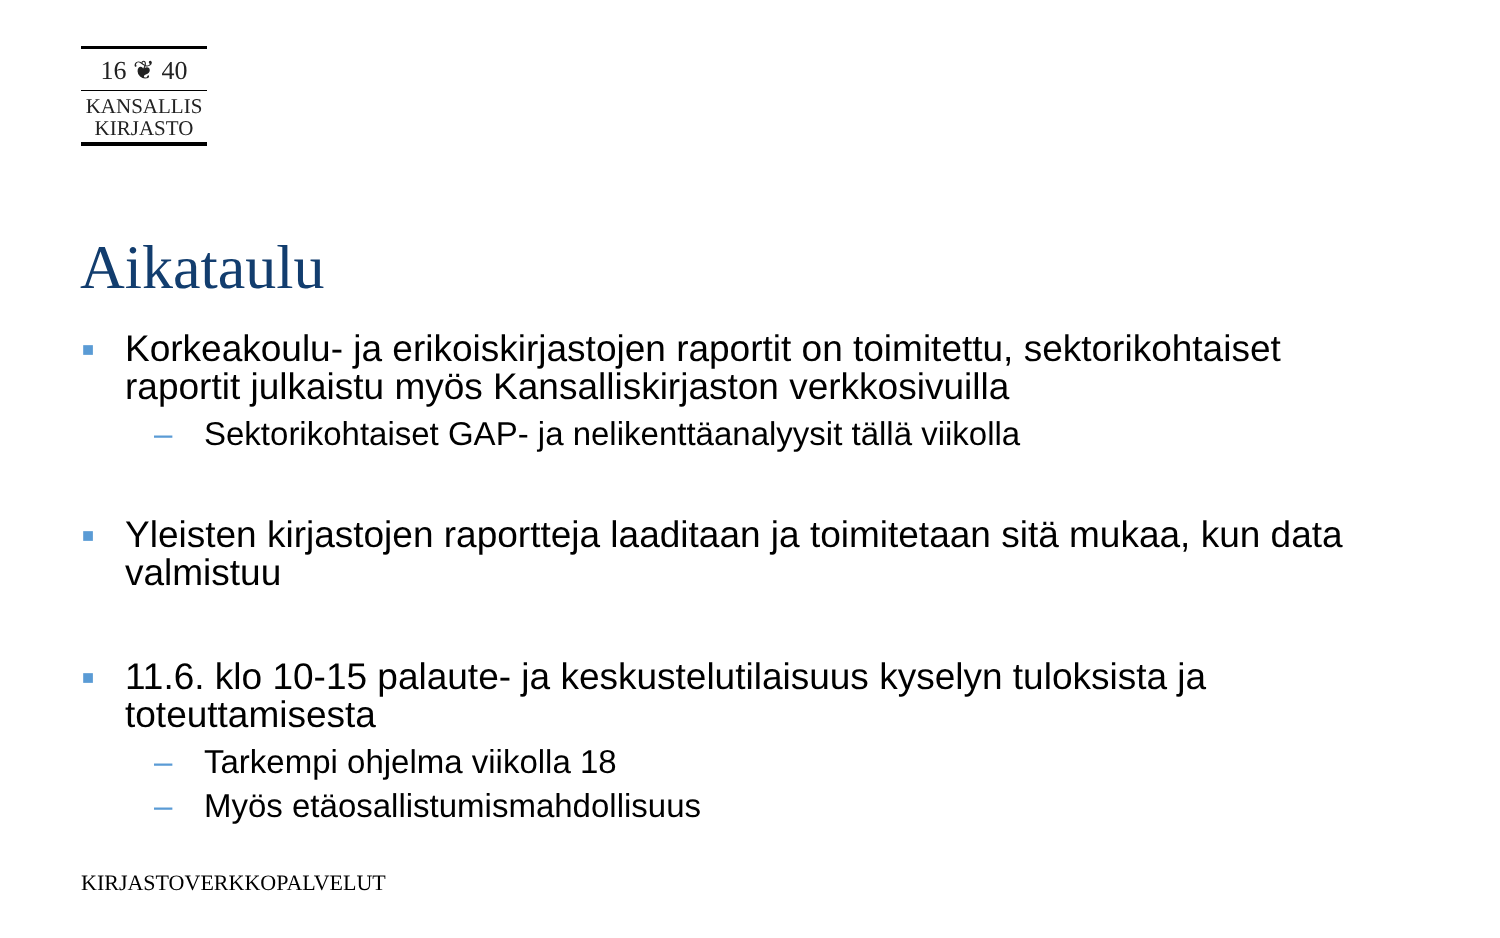16 ❦ 40
KANSALLIS
KIRJASTO
Aikataulu
■ Korkeakoulu- ja erikoiskirjastojen raportit on toimitettu, sektorikohtaiset raportit julkaistu myös Kansalliskirjaston verkkosivuilla
– Sektorikohtaiset GAP- ja nelikenttäanalyysit tällä viikolla
■ Yleisten kirjastojen raportteja laaditaan ja toimitetaan sitä mukaa, kun data valmistuu
■ 11.6. klo 10-15 palaute- ja keskustelutilaisuus kyselyn tuloksista ja toteuttamisesta
– Tarkempi ohjelma viikolla 18
– Myös etäosallistumismahdollisuus
KIRJASTOVERKKOPALVELUT